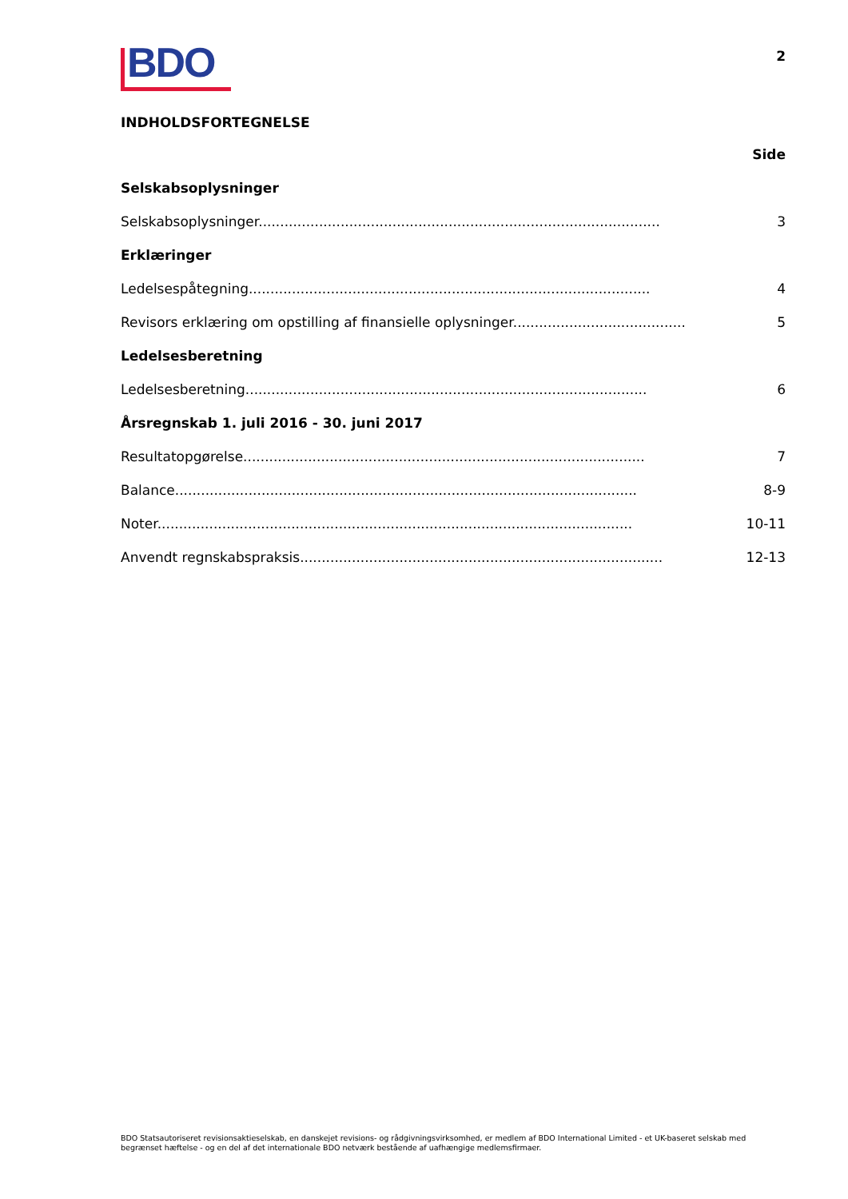BDO
2
INDHOLDSFORTEGNELSE
Side
Selskabsoplysninger
Selskabsoplysninger............................................................................................. 3
Erklæringer
Ledelsespåtegning............................................................................................. 4
Revisors erklæring om opstilling af finansielle oplysninger............................................. 5
Ledelsesberetning
Ledelsesberetning............................................................................................. 6
Årsregnskab 1. juli 2016 - 30. juni 2017
Resultatopgørelse............................................................................................. 7
Balance........................................................................................................... 8-9
Noter.............................................................................................................. 10-11
Anvendt regnskabspraksis.................................................................................... 12-13
BDO Statsautoriseret revisionsaktieselskab, en danskejet revisions- og rådgivningsvirksomhed, er medlem af BDO International Limited - et UK-baseret selskab med begrænset hæftelse - og en del af det internationale BDO netværk bestående af uafhængige medlemsfirmaer.